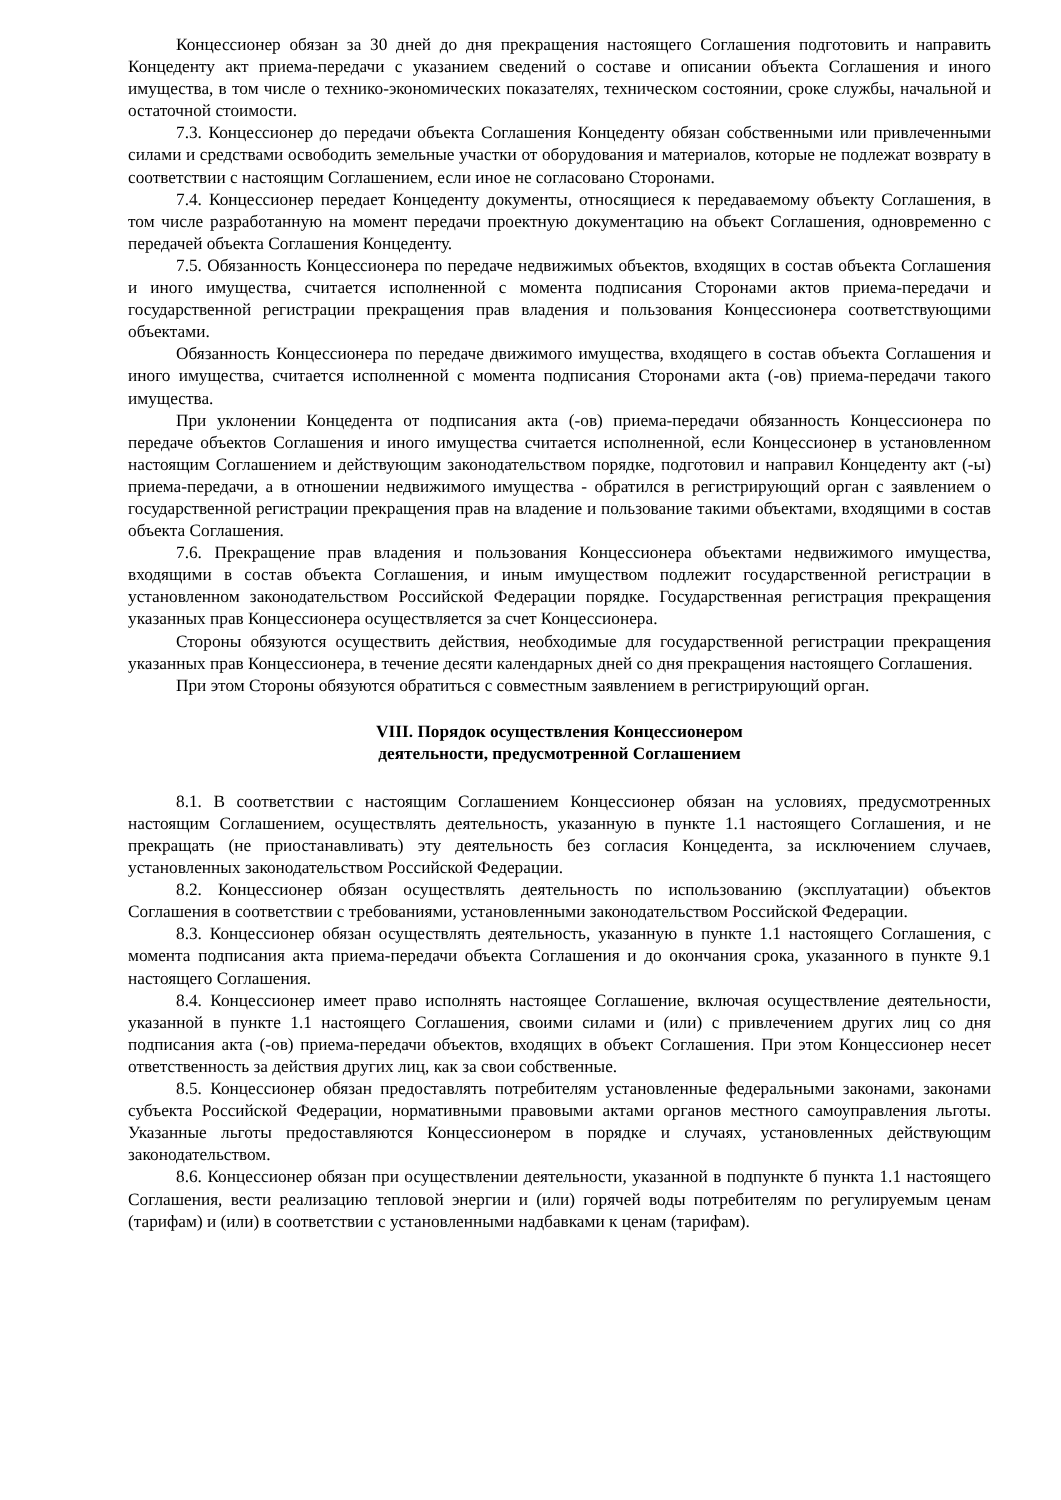Концессионер обязан за 30 дней до дня прекращения настоящего Соглашения подготовить и направить Концеденту акт приема-передачи с указанием сведений о составе и описании объекта Соглашения и иного имущества, в том числе о технико-экономических показателях, техническом состоянии, сроке службы, начальной и остаточной стоимости.
7.3. Концессионер до передачи объекта Соглашения Концеденту обязан собственными или привлеченными силами и средствами освободить земельные участки от оборудования и материалов, которые не подлежат возврату в соответствии с настоящим Соглашением, если иное не согласовано Сторонами.
7.4. Концессионер передает Концеденту документы, относящиеся к передаваемому объекту Соглашения, в том числе разработанную на момент передачи проектную документацию на объект Соглашения, одновременно с передачей объекта Соглашения Концеденту.
7.5. Обязанность Концессионера по передаче недвижимых объектов, входящих в состав объекта Соглашения и иного имущества, считается исполненной с момента подписания Сторонами актов приема-передачи и государственной регистрации прекращения прав владения и пользования Концессионера соответствующими объектами.
Обязанность Концессионера по передаче движимого имущества, входящего в состав объекта Соглашения и иного имущества, считается исполненной с момента подписания Сторонами акта (-ов) приема-передачи такого имущества.
При уклонении Концедента от подписания акта (-ов) приема-передачи обязанность Концессионера по передаче объектов Соглашения и иного имущества считается исполненной, если Концессионер в установленном настоящим Соглашением и действующим законодательством порядке, подготовил и направил Концеденту акт (-ы) приема-передачи, а в отношении недвижимого имущества - обратился в регистрирующий орган с заявлением о государственной регистрации прекращения прав на владение и пользование такими объектами, входящими в состав объекта Соглашения.
7.6. Прекращение прав владения и пользования Концессионера объектами недвижимого имущества, входящими в состав объекта Соглашения, и иным имуществом подлежит государственной регистрации в установленном законодательством Российской Федерации порядке. Государственная регистрация прекращения указанных прав Концессионера осуществляется за счет Концессионера.
Стороны обязуются осуществить действия, необходимые для государственной регистрации прекращения указанных прав Концессионера, в течение десяти календарных дней со дня прекращения настоящего Соглашения.
При этом Стороны обязуются обратиться с совместным заявлением в регистрирующий орган.
VIII. Порядок осуществления Концессионером
деятельности, предусмотренной Соглашением
8.1. В соответствии с настоящим Соглашением Концессионер обязан на условиях, предусмотренных настоящим Соглашением, осуществлять деятельность, указанную в пункте 1.1 настоящего Соглашения, и не прекращать (не приостанавливать) эту деятельность без согласия Концедента, за исключением случаев, установленных законодательством Российской Федерации.
8.2. Концессионер обязан осуществлять деятельность по использованию (эксплуатации) объектов Соглашения в соответствии с требованиями, установленными законодательством Российской Федерации.
8.3. Концессионер обязан осуществлять деятельность, указанную в пункте 1.1 настоящего Соглашения, с момента подписания акта приема-передачи объекта Соглашения и до окончания срока, указанного в пункте 9.1 настоящего Соглашения.
8.4. Концессионер имеет право исполнять настоящее Соглашение, включая осуществление деятельности, указанной в пункте 1.1 настоящего Соглашения, своими силами и (или) с привлечением других лиц со дня подписания акта (-ов) приема-передачи объектов, входящих в объект Соглашения. При этом Концессионер несет ответственность за действия других лиц, как за свои собственные.
8.5. Концессионер обязан предоставлять потребителям установленные федеральными законами, законами субъекта Российской Федерации, нормативными правовыми актами органов местного самоуправления льготы. Указанные льготы предоставляются Концессионером в порядке и случаях, установленных действующим законодательством.
8.6. Концессионер обязан при осуществлении деятельности, указанной в подпункте б пункта 1.1 настоящего Соглашения, вести реализацию тепловой энергии и (или) горячей воды потребителям по регулируемым ценам (тарифам) и (или) в соответствии с установленными надбавками к ценам (тарифам).